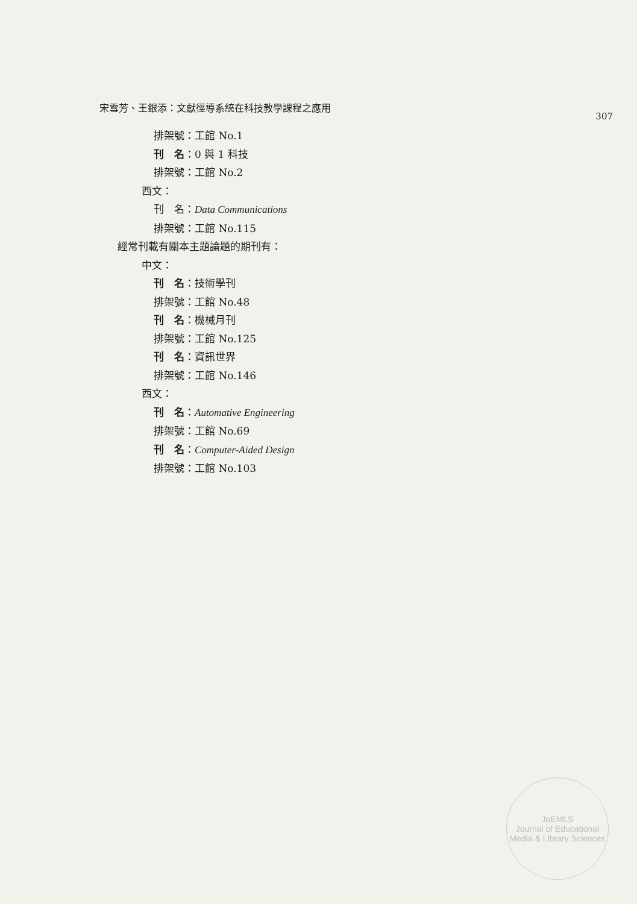宋雪芳、王銀添：文獻徑導系統在科技教學課程之應用 307
排架號：工館 No.1
刊　名：0 與 1 科技
排架號：工館 No.2
西文：
刊　名：Data Communications
排架號：工館 No.115
經常刊載有關本主題論題的期刊有：
中文：
刊　名：技術學刊
排架號：工館 No.48
刊　名：機械月刊
排架號：工館 No.125
刊　名：資訊世界
排架號：工館 No.146
西文：
刊　名：Automative Engineering
排架號：工館 No.69
刊　名：Computer-Aided Design
排架號：工館 No.103
JoEMLS
Journal of Educational Media & Library Sciences